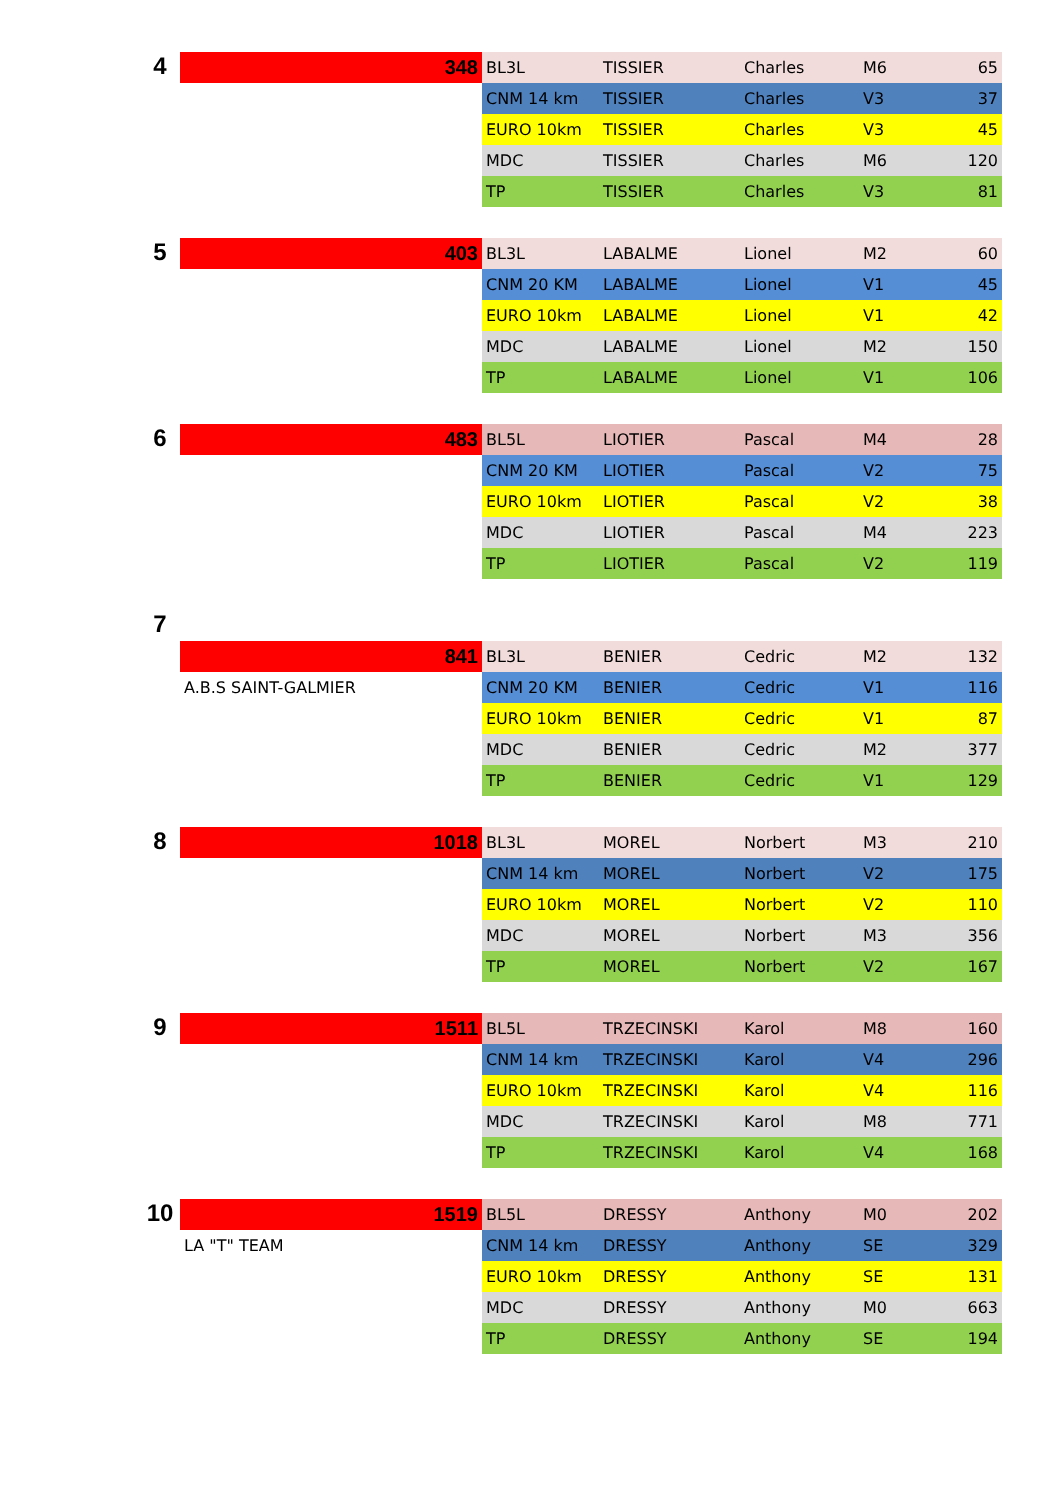| 4 | 348 | BL3L | TISSIER | Charles | M6 | 65 |
| | | CNM 14 km | TISSIER | Charles | V3 | 37 |
| | | EURO 10km | TISSIER | Charles | V3 | 45 |
| | | MDC | TISSIER | Charles | M6 | 120 |
| | | TP | TISSIER | Charles | V3 | 81 |
| 5 | 403 | BL3L | LABALME | Lionel | M2 | 60 |
| | | CNM 20 KM | LABALME | Lionel | V1 | 45 |
| | | EURO 10km | LABALME | Lionel | V1 | 42 |
| | | MDC | LABALME | Lionel | M2 | 150 |
| | | TP | LABALME | Lionel | V1 | 106 |
| 6 | 483 | BL5L | LIOTIER | Pascal | M4 | 28 |
| | | CNM 20 KM | LIOTIER | Pascal | V2 | 75 |
| | | EURO 10km | LIOTIER | Pascal | V2 | 38 |
| | | MDC | LIOTIER | Pascal | M4 | 223 |
| | | TP | LIOTIER | Pascal | V2 | 119 |
| 7 | | | | | | |
| | 841 | BL3L | BENIER | Cedric | M2 | 132 |
| | A.B.S SAINT-GALMIER | CNM 20 KM | BENIER | Cedric | V1 | 116 |
| | | EURO 10km | BENIER | Cedric | V1 | 87 |
| | | MDC | BENIER | Cedric | M2 | 377 |
| | | TP | BENIER | Cedric | V1 | 129 |
| 8 | 1018 | BL3L | MOREL | Norbert | M3 | 210 |
| | | CNM 14 km | MOREL | Norbert | V2 | 175 |
| | | EURO 10km | MOREL | Norbert | V2 | 110 |
| | | MDC | MOREL | Norbert | M3 | 356 |
| | | TP | MOREL | Norbert | V2 | 167 |
| 9 | 1511 | BL5L | TRZECINSKI | Karol | M8 | 160 |
| | | CNM 14 km | TRZECINSKI | Karol | V4 | 296 |
| | | EURO 10km | TRZECINSKI | Karol | V4 | 116 |
| | | MDC | TRZECINSKI | Karol | M8 | 771 |
| | | TP | TRZECINSKI | Karol | V4 | 168 |
| 10 | 1519 | BL5L | DRESSY | Anthony | M0 | 202 |
| | LA "T" TEAM | CNM 14 km | DRESSY | Anthony | SE | 329 |
| | | EURO 10km | DRESSY | Anthony | SE | 131 |
| | | MDC | DRESSY | Anthony | M0 | 663 |
| | | TP | DRESSY | Anthony | SE | 194 |